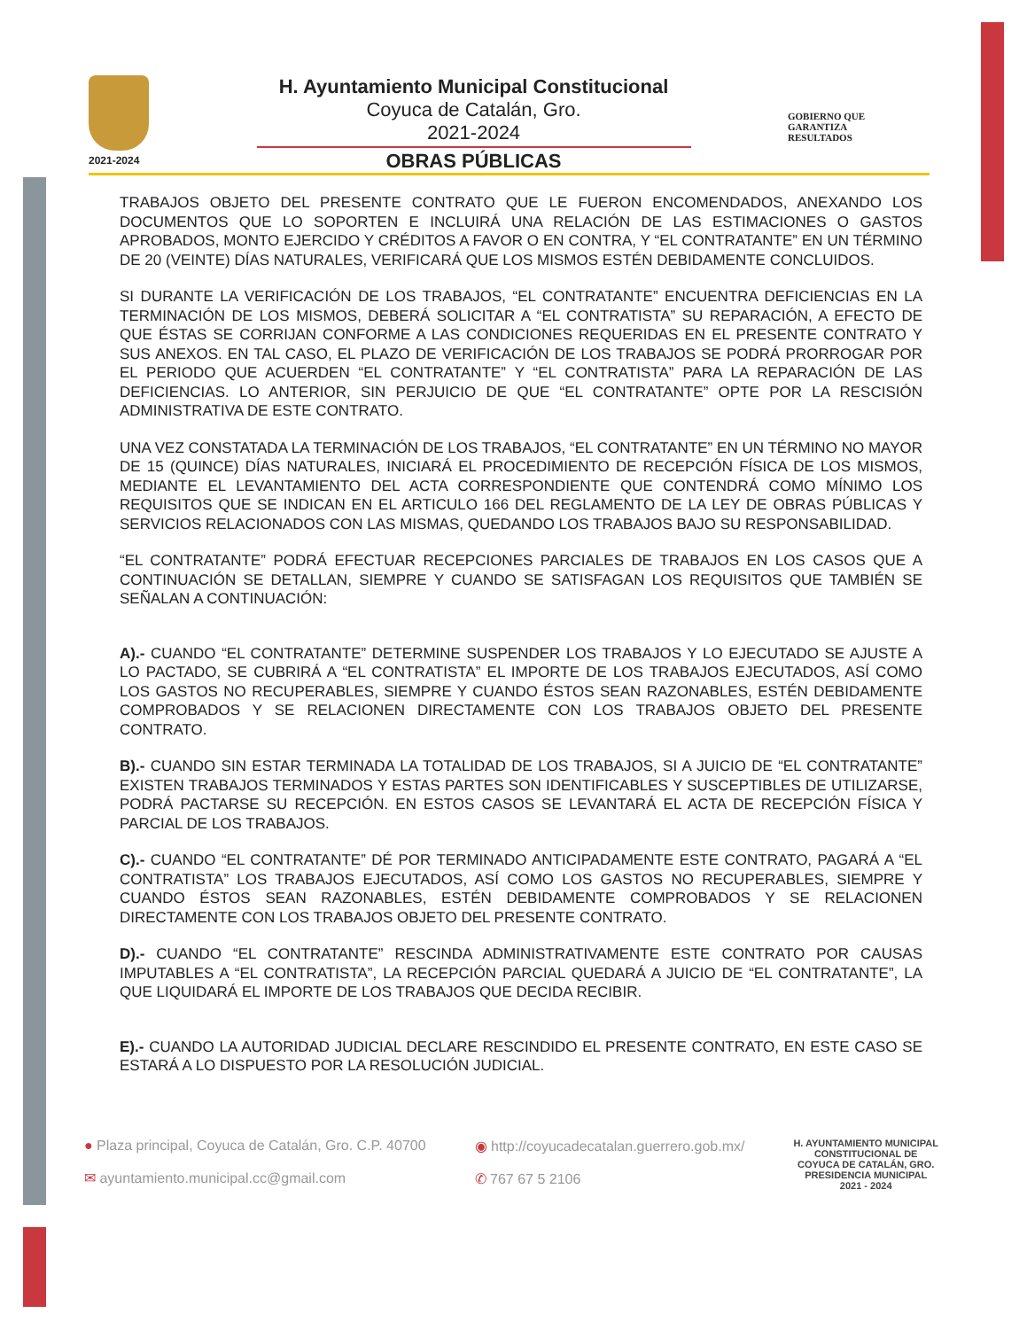2021-2024
H. Ayuntamiento Municipal Constitucional
Coyuca de Catalán, Gro.
2021-2024
OBRAS PÚBLICAS
GOBIERNO QUE
GARANTIZA
RESULTADOS
TRABAJOS OBJETO DEL PRESENTE CONTRATO QUE LE FUERON ENCOMENDADOS, ANEXANDO LOS DOCUMENTOS QUE LO SOPORTEN E INCLUIRÁ UNA RELACIÓN DE LAS ESTIMACIONES O GASTOS APROBADOS, MONTO EJERCIDO Y CRÉDITOS A FAVOR O EN CONTRA, Y “EL CONTRATANTE” EN UN TÉRMINO DE 20 (VEINTE) DÍAS NATURALES, VERIFICARÁ QUE LOS MISMOS ESTÉN DEBIDAMENTE CONCLUIDOS.
SI DURANTE LA VERIFICACIÓN DE LOS TRABAJOS, “EL CONTRATANTE” ENCUENTRA DEFICIENCIAS EN LA TERMINACIÓN DE LOS MISMOS, DEBERÁ SOLICITAR A “EL CONTRATISTA” SU REPARACIÓN, A EFECTO DE QUE ÉSTAS SE CORRIJAN CONFORME A LAS CONDICIONES REQUERIDAS EN EL PRESENTE CONTRATO Y SUS ANEXOS. EN TAL CASO, EL PLAZO DE VERIFICACIÓN DE LOS TRABAJOS SE PODRÁ PRORROGAR POR EL PERIODO QUE ACUERDEN “EL CONTRATANTE” Y “EL CONTRATISTA” PARA LA REPARACIÓN DE LAS DEFICIENCIAS. LO ANTERIOR, SIN PERJUICIO DE QUE “EL CONTRATANTE” OPTE POR LA RESCISIÓN ADMINISTRATIVA DE ESTE CONTRATO.
UNA VEZ CONSTATADA LA TERMINACIÓN DE LOS TRABAJOS, “EL CONTRATANTE” EN UN TÉRMINO NO MAYOR DE 15 (QUINCE) DÍAS NATURALES, INICIARÁ EL PROCEDIMIENTO DE RECEPCIÓN FÍSICA DE LOS MISMOS, MEDIANTE EL LEVANTAMIENTO DEL ACTA CORRESPONDIENTE QUE CONTENDRÁ COMO MÍNIMO LOS REQUISITOS QUE SE INDICAN EN EL ARTICULO 166 DEL REGLAMENTO DE LA LEY DE OBRAS PÚBLICAS Y SERVICIOS RELACIONADOS CON LAS MISMAS, QUEDANDO LOS TRABAJOS BAJO SU RESPONSABILIDAD.
“EL CONTRATANTE” PODRÁ EFECTUAR RECEPCIONES PARCIALES DE TRABAJOS EN LOS CASOS QUE A CONTINUACIÓN SE DETALLAN, SIEMPRE Y CUANDO SE SATISFAGAN LOS REQUISITOS QUE TAMBIÉN SE SEÑALAN A CONTINUACIÓN:
A).- CUANDO “EL CONTRATANTE” DETERMINE SUSPENDER LOS TRABAJOS Y LO EJECUTADO SE AJUSTE A LO PACTADO, SE CUBRIRÁ A “EL CONTRATISTA” EL IMPORTE DE LOS TRABAJOS EJECUTADOS, ASÍ COMO LOS GASTOS NO RECUPERABLES, SIEMPRE Y CUANDO ÉSTOS SEAN RAZONABLES, ESTÉN DEBIDAMENTE COMPROBADOS Y SE RELACIONEN DIRECTAMENTE CON LOS TRABAJOS OBJETO DEL PRESENTE CONTRATO.
B).- CUANDO SIN ESTAR TERMINADA LA TOTALIDAD DE LOS TRABAJOS, SI A JUICIO DE “EL CONTRATANTE” EXISTEN TRABAJOS TERMINADOS Y ESTAS PARTES SON IDENTIFICABLES Y SUSCEPTIBLES DE UTILIZARSE, PODRÁ PACTARSE SU RECEPCIÓN. EN ESTOS CASOS SE LEVANTARÁ EL ACTA DE RECEPCIÓN FÍSICA Y PARCIAL DE LOS TRABAJOS.
C).- CUANDO “EL CONTRATANTE” DÉ POR TERMINADO ANTICIPADAMENTE ESTE CONTRATO, PAGARÁ A “EL CONTRATISTA” LOS TRABAJOS EJECUTADOS, ASÍ COMO LOS GASTOS NO RECUPERABLES, SIEMPRE Y CUANDO ÉSTOS SEAN RAZONABLES, ESTÉN DEBIDAMENTE COMPROBADOS Y SE RELACIONEN DIRECTAMENTE CON LOS TRABAJOS OBJETO DEL PRESENTE CONTRATO.
D).- CUANDO “EL CONTRATANTE” RESCINDA ADMINISTRATIVAMENTE ESTE CONTRATO POR CAUSAS IMPUTABLES A “EL CONTRATISTA”, LA RECEPCIÓN PARCIAL QUEDARÁ A JUICIO DE “EL CONTRATANTE”, LA QUE LIQUIDARÁ EL IMPORTE DE LOS TRABAJOS QUE DECIDA RECIBIR.
E).- CUANDO LA AUTORIDAD JUDICIAL DECLARE RESCINDIDO EL PRESENTE CONTRATO, EN ESTE CASO SE ESTARÁ A LO DISPUESTO POR LA RESOLUCIÓN JUDICIAL.
● Plaza principal, Coyuca de Catalán, Gro. C.P. 40700
✉ ayuntamiento.municipal.cc@gmail.com
◉ http://coyucadecatalan.guerrero.gob.mx/
✆ 767 67 5 2106
H. AYUNTAMIENTO MUNICIPAL
CONSTITUCIONAL DE
COYUCA DE CATALÁN, GRO.
PRESIDENCIA MUNICIPAL
2021 - 2024